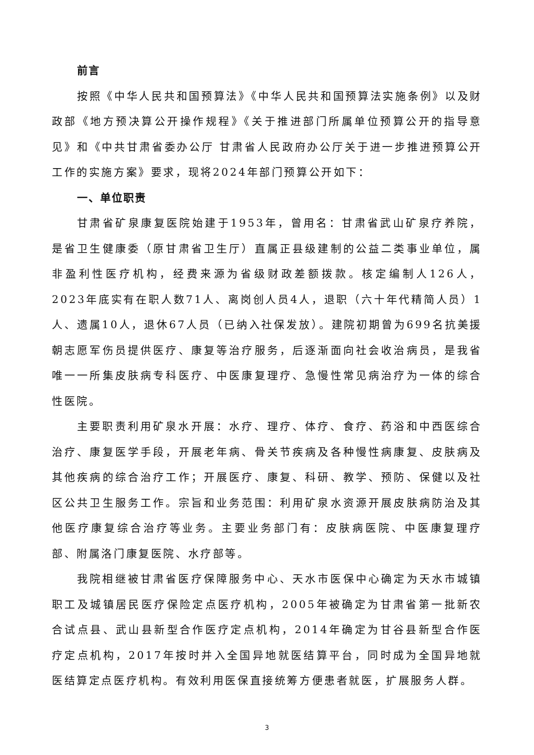前言
按照《中华人民共和国预算法》《中华人民共和国预算法实施条例》以及财政部《地方预决算公开操作规程》《关于推进部门所属单位预算公开的指导意见》和《中共甘肃省委办公厅 甘肃省人民政府办公厅关于进一步推进预算公开工作的实施方案》要求，现将2024年部门预算公开如下：
一、单位职责
甘肃省矿泉康复医院始建于1953年，曾用名：甘肃省武山矿泉疗养院，是省卫生健康委（原甘肃省卫生厅）直属正县级建制的公益二类事业单位，属非盈利性医疗机构，经费来源为省级财政差额拨款。核定编制人126人，2023年底实有在职人数71人、离岗创人员4人，退职（六十年代精简人员）1人、遗属10人，退休67人员（已纳入社保发放）。建院初期曾为699名抗美援朝志愿军伤员提供医疗、康复等治疗服务，后逐渐面向社会收治病员，是我省唯一一所集皮肤病专科医疗、中医康复理疗、急慢性常见病治疗为一体的综合性医院。
主要职责利用矿泉水开展：水疗、理疗、体疗、食疗、药浴和中西医综合治疗、康复医学手段，开展老年病、骨关节疾病及各种慢性病康复、皮肤病及其他疾病的综合治疗工作；开展医疗、康复、科研、教学、预防、保健以及社区公共卫生服务工作。宗旨和业务范围：利用矿泉水资源开展皮肤病防治及其他医疗康复综合治疗等业务。主要业务部门有：皮肤病医院、中医康复理疗部、附属洛门康复医院、水疗部等。
我院相继被甘肃省医疗保障服务中心、天水市医保中心确定为天水市城镇职工及城镇居民医疗保险定点医疗机构，2005年被确定为甘肃省第一批新农合试点县、武山县新型合作医疗定点机构，2014年确定为甘谷县新型合作医疗定点机构，2017年按时并入全国异地就医结算平台，同时成为全国异地就医结算定点医疗机构。有效利用医保直接统筹方便患者就医，扩展服务人群。
3